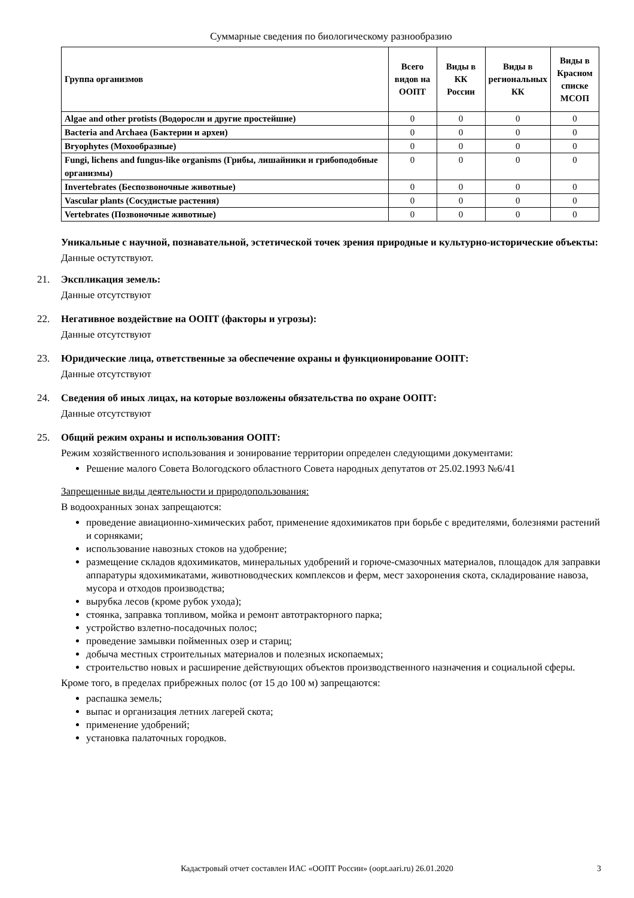Суммарные сведения по биологическому разнообразию
| Группа организмов | Всего видов на ООПТ | Виды в КК России | Виды в региональных КК | Виды в Красном списке МСОП |
| --- | --- | --- | --- | --- |
| Algae and other protists (Водоросли и другие простейшие) | 0 | 0 | 0 | 0 |
| Bacteria and Archaea (Бактерии и археи) | 0 | 0 | 0 | 0 |
| Bryophytes (Мохообразные) | 0 | 0 | 0 | 0 |
| Fungi, lichens and fungus-like organisms (Грибы, лишайники и грибоподобные организмы) | 0 | 0 | 0 | 0 |
| Invertebrates (Беспозвоночные животные) | 0 | 0 | 0 | 0 |
| Vascular plants (Сосудистые растения) | 0 | 0 | 0 | 0 |
| Vertebrates (Позвоночные животные) | 0 | 0 | 0 | 0 |
Уникальные с научной, познавательной, эстетической точек зрения природные и культурно-исторические объекты:
Данные остутствуют.
21. Экспликация земель:
Данные отсутствуют
22. Негативное воздействие на ООПТ (факторы и угрозы):
Данные отсутствуют
23. Юридические лица, ответственные за обеспечение охраны и функционирование ООПТ:
Данные отсутствуют
24. Сведения об иных лицах, на которые возложены обязательства по охране ООПТ:
Данные отсутствуют
25. Общий режим охраны и использования ООПТ:
Режим хозяйственного использования и зонирование территории определен следующими документами:
Решение малого Совета Вологодского областного Совета народных депутатов от 25.02.1993 №6/41
Запрещенные виды деятельности и природопользования:
В водоохранных зонах запрещаются:
проведение авиационно-химических работ, применение ядохимикатов при борьбе с вредителями, болезнями растений и сорняками;
использование навозных стоков на удобрение;
размещение складов ядохимикатов, минеральных удобрений и горюче-смазочных материалов, площадок для заправки аппаратуры ядохимикатами, животноводческих комплексов и ферм, мест захоронения скота, складирование навоза, мусора и отходов производства;
вырубка лесов (кроме рубок ухода);
стоянка, заправка топливом, мойка и ремонт автотракторного парка;
устройство взлетно-посадочных полос;
проведение замывки пойменных озер и стариц;
добыча местных строительных материалов и полезных ископаемых;
строительство новых и расширение действующих объектов производственного назначения и социальной сферы.
Кроме того, в пределах прибрежных полос (от 15 до 100 м) запрещаются:
распашка земель;
выпас и организация летних лагерей скота;
применение удобрений;
установка палаточных городков.
Кадастровый отчет составлен ИАС «ООПТ России» (oopt.aari.ru) 26.01.2020 3